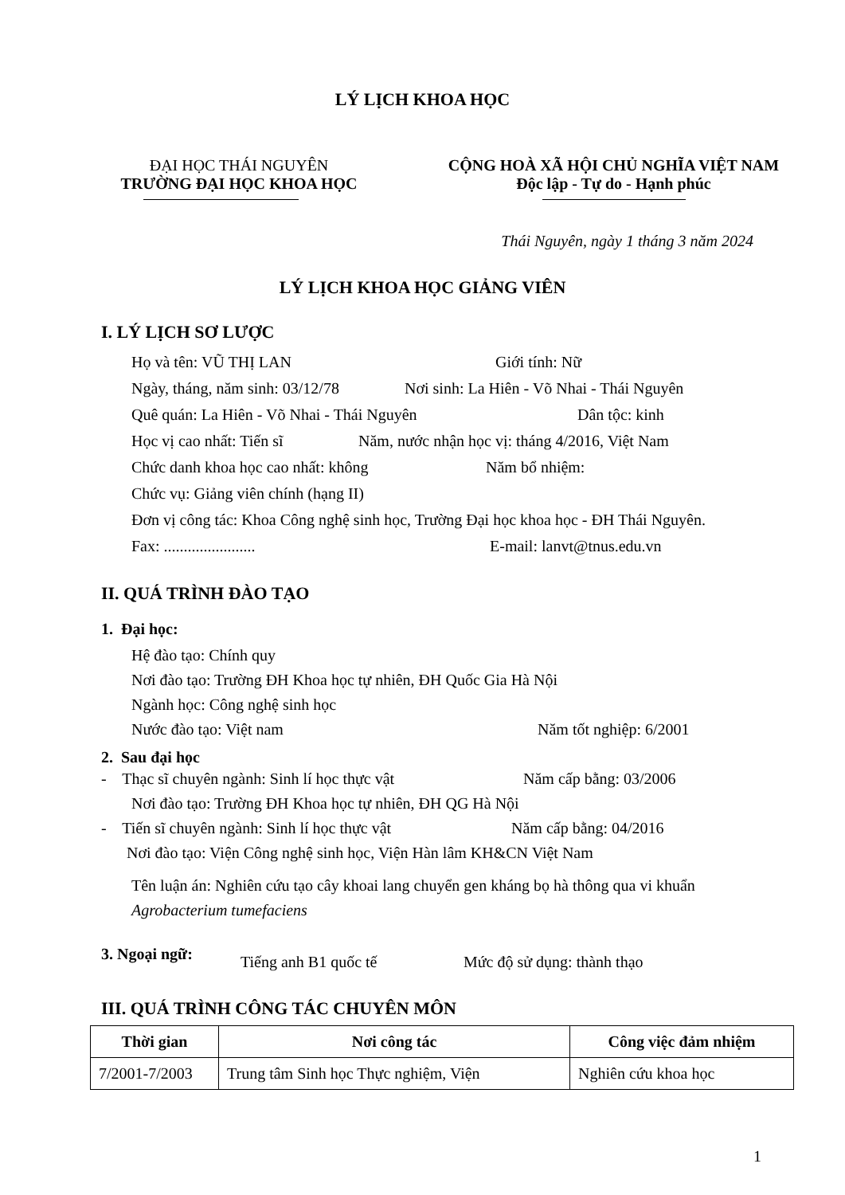LÝ LỊCH KHOA HỌC
ĐẠI HỌC THÁI NGUYÊN
TRƯỜNG ĐẠI HỌC KHOA HỌC
CỘNG HOÀ XÃ HỘI CHỦ NGHĨA VIỆT NAM
Độc lập - Tự do - Hạnh phúc
Thái Nguyên, ngày 1 tháng 3 năm 2024
LÝ LỊCH KHOA HỌC GIẢNG VIÊN
I. LÝ LỊCH SƠ LƯỢC
Họ và tên: VŨ THỊ LAN Giới tính: Nữ
Ngày, tháng, năm sinh: 03/12/78 Nơi sinh: La Hiên - Võ Nhai - Thái Nguyên
Quê quán: La Hiên - Võ Nhai - Thái Nguyên Dân tộc: kinh
Học vị cao nhất: Tiến sĩ Năm, nước nhận học vị: tháng 4/2016, Việt Nam
Chức danh khoa học cao nhất: không Năm bổ nhiệm:
Chức vụ: Giảng viên chính (hạng II)
Đơn vị công tác: Khoa Công nghệ sinh học, Trường Đại học khoa học - ĐH Thái Nguyên.
Fax: ....................... E-mail: lanvt@tnus.edu.vn
II. QUÁ TRÌNH ĐÀO TẠO
1. Đại học:
Hệ đào tạo: Chính quy
Nơi đào tạo: Trường ĐH Khoa học tự nhiên, ĐH Quốc Gia Hà Nội
Ngành học: Công nghệ sinh học
Nước đào tạo: Việt nam Năm tốt nghiệp: 6/2001
2. Sau đại học
- Thạc sĩ chuyên ngành: Sinh lí học thực vật Năm cấp bằng: 03/2006
Nơi đào tạo: Trường ĐH Khoa học tự nhiên, ĐH QG Hà Nội
- Tiến sĩ chuyên ngành: Sinh lí học thực vật Năm cấp bằng: 04/2016
Nơi đào tạo: Viện Công nghệ sinh học, Viện Hàn lâm KH&CN Việt Nam
Tên luận án: Nghiên cứu tạo cây khoai lang chuyển gen kháng bọ hà thông qua vi khuẩn Agrobacterium tumefaciens
3. Ngoại ngữ: Tiếng anh B1 quốc tế Mức độ sử dụng: thành thạo
III. QUÁ TRÌNH CÔNG TÁC CHUYÊN MÔN
| Thời gian | Nơi công tác | Công việc đảm nhiệm |
| --- | --- | --- |
| 7/2001-7/2003 | Trung tâm Sinh học Thực nghiệm, Viện | Nghiên cứu khoa học |
1